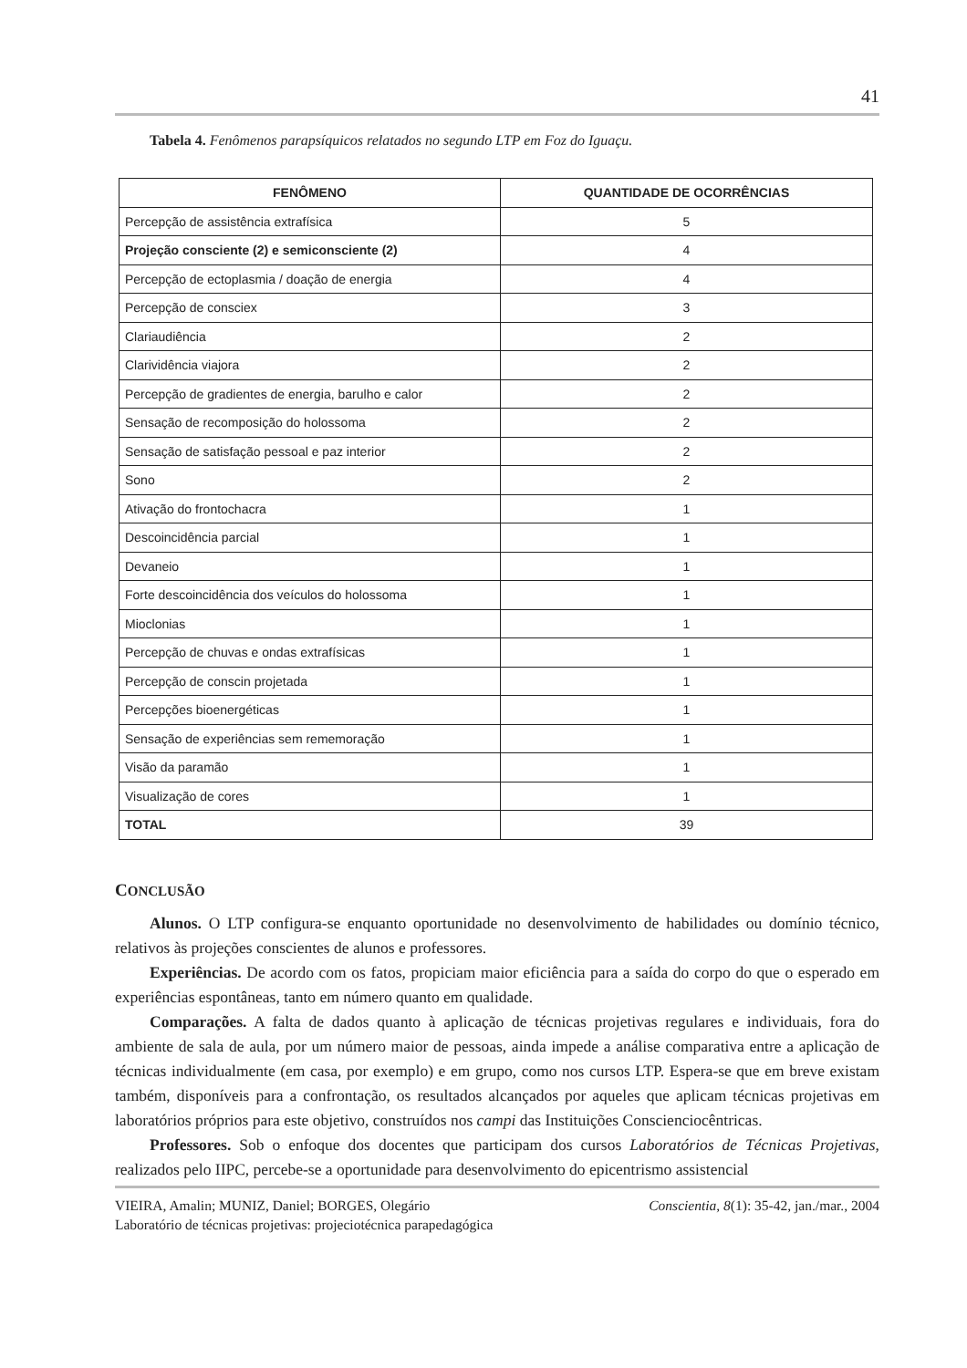41
Tabela 4. Fenômenos parapsíquicos relatados no segundo LTP em Foz do Iguaçu.
| FENÔMENO | QUANTIDADE DE OCORRÊNCIAS |
| --- | --- |
| Percepção de assistência extrafísica | 5 |
| Projeção consciente (2) e semiconsciente (2) | 4 |
| Percepção de ectoplasmia / doação de energia | 4 |
| Percepção de consciex | 3 |
| Clariaudiência | 2 |
| Clarividência viajora | 2 |
| Percepção de gradientes de energia, barulho e calor | 2 |
| Sensação de recomposição do holossoma | 2 |
| Sensação de satisfação pessoal e paz interior | 2 |
| Sono | 2 |
| Ativação do frontochacra | 1 |
| Descoincidência parcial | 1 |
| Devaneio | 1 |
| Forte descoincidência dos veículos do holossoma | 1 |
| Mioclonias | 1 |
| Percepção de chuvas e ondas extrafísicas | 1 |
| Percepção de conscin projetada | 1 |
| Percepções bioenergéticas | 1 |
| Sensação de experiências sem rememoração | 1 |
| Visão da paramão | 1 |
| Visualização de cores | 1 |
| TOTAL | 39 |
CONCLUSÃO
Alunos. O LTP configura-se enquanto oportunidade no desenvolvimento de habilidades ou domínio técnico, relativos às projeções conscientes de alunos e professores.
Experiências. De acordo com os fatos, propiciam maior eficiência para a saída do corpo do que o esperado em experiências espontâneas, tanto em número quanto em qualidade.
Comparações. A falta de dados quanto à aplicação de técnicas projetivas regulares e individuais, fora do ambiente de sala de aula, por um número maior de pessoas, ainda impede a análise comparativa entre a aplicação de técnicas individualmente (em casa, por exemplo) e em grupo, como nos cursos LTP. Espera-se que em breve existam também, disponíveis para a confrontação, os resultados alcançados por aqueles que aplicam técnicas projetivas em laboratórios próprios para este objetivo, construídos nos campi das Instituições Conscienciocêntricas.
Professores. Sob o enfoque dos docentes que participam dos cursos Laboratórios de Técnicas Projetivas, realizados pelo IIPC, percebe-se a oportunidade para desenvolvimento do epicentrismo assistencial
VIEIRA, Amalin; MUNIZ, Daniel; BORGES, Olegário Conscientia, 8(1): 35-42, jan./mar., 2004
Laboratório de técnicas projetivas: projeciotécnica parapedagógica